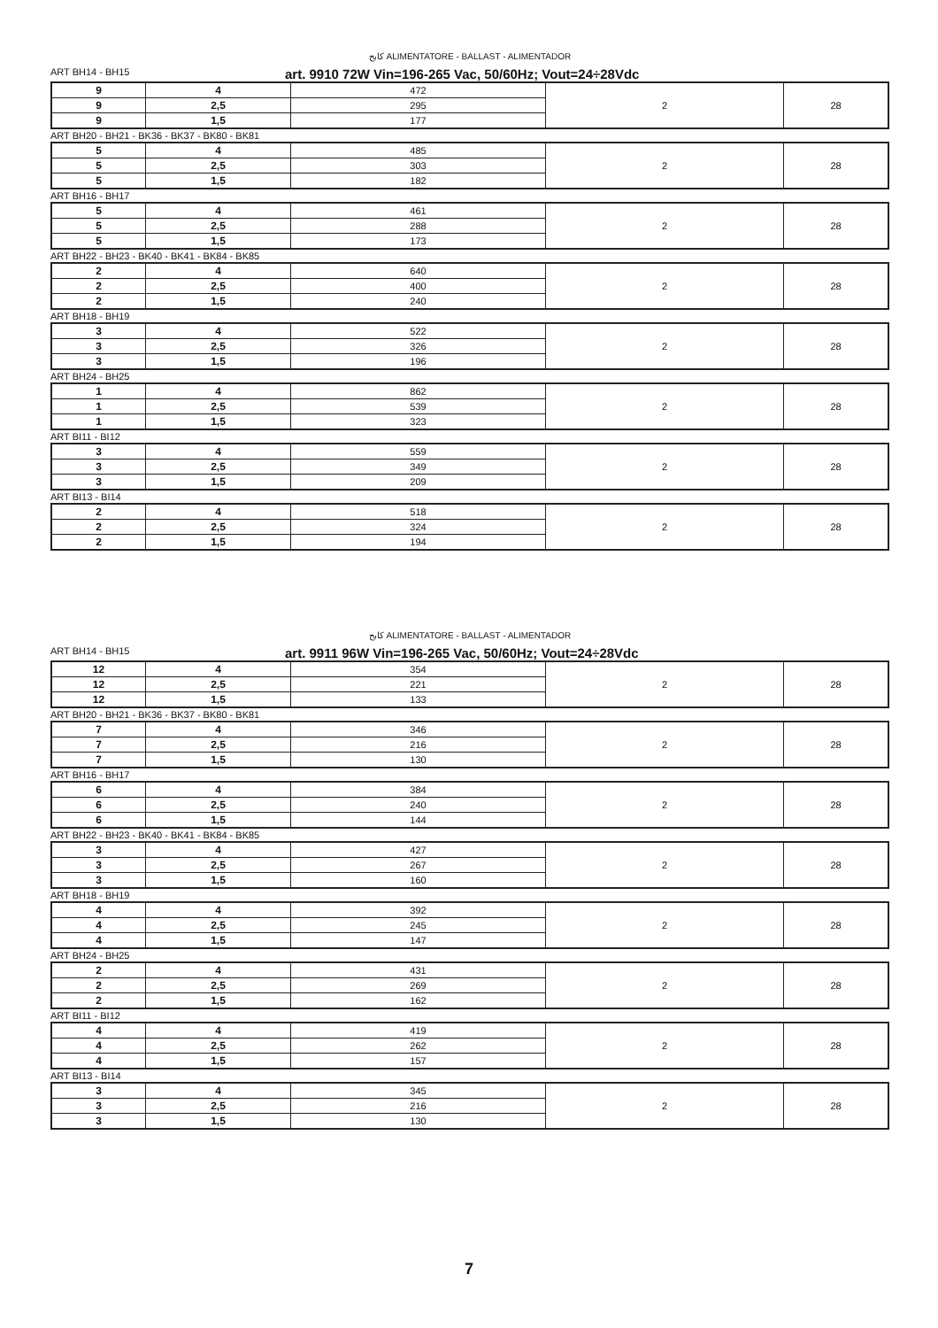كابح ALIMENTATORE - BALLAST - ALIMENTADOR
ART BH14 - BH15 art. 9910 72W Vin=196-265 Vac, 50/60Hz; Vout=24÷28Vdc
| 9 | 4 | 472 | 2 | 28 |
| 9 | 2,5 | 295 | | |
| 9 | 1,5 | 177 | | |
ART BH20 - BH21 - BK36 - BK37 - BK80 - BK81
| 5 | 4 | 485 | 2 | 28 |
| 5 | 2,5 | 303 | | |
| 5 | 1,5 | 182 | | |
ART BH16 - BH17
| 5 | 4 | 461 | 2 | 28 |
| 5 | 2,5 | 288 | | |
| 5 | 1,5 | 173 | | |
ART BH22 - BH23 - BK40 - BK41 - BK84 - BK85
| 2 | 4 | 640 | 2 | 28 |
| 2 | 2,5 | 400 | | |
| 2 | 1,5 | 240 | | |
ART BH18 - BH19
| 3 | 4 | 522 | 2 | 28 |
| 3 | 2,5 | 326 | | |
| 3 | 1,5 | 196 | | |
ART BH24 - BH25
| 1 | 4 | 862 | 2 | 28 |
| 1 | 2,5 | 539 | | |
| 1 | 1,5 | 323 | | |
ART BI11 - BI12
| 3 | 4 | 559 | 2 | 28 |
| 3 | 2,5 | 349 | | |
| 3 | 1,5 | 209 | | |
ART BI13 - BI14
| 2 | 4 | 518 | 2 | 28 |
| 2 | 2,5 | 324 | | |
| 2 | 1,5 | 194 | | |
كابح ALIMENTATORE - BALLAST - ALIMENTADOR
ART BH14 - BH15 art. 9911 96W Vin=196-265 Vac, 50/60Hz; Vout=24÷28Vdc
| 12 | 4 | 354 | 2 | 28 |
| 12 | 2,5 | 221 | | |
| 12 | 1,5 | 133 | | |
ART BH20 - BH21 - BK36 - BK37 - BK80 - BK81
| 7 | 4 | 346 | 2 | 28 |
| 7 | 2,5 | 216 | | |
| 7 | 1,5 | 130 | | |
ART BH16 - BH17
| 6 | 4 | 384 | 2 | 28 |
| 6 | 2,5 | 240 | | |
| 6 | 1,5 | 144 | | |
ART BH22 - BH23 - BK40 - BK41 - BK84 - BK85
| 3 | 4 | 427 | 2 | 28 |
| 3 | 2,5 | 267 | | |
| 3 | 1,5 | 160 | | |
ART BH18 - BH19
| 4 | 4 | 392 | 2 | 28 |
| 4 | 2,5 | 245 | | |
| 4 | 1,5 | 147 | | |
ART BH24 - BH25
| 2 | 4 | 431 | 2 | 28 |
| 2 | 2,5 | 269 | | |
| 2 | 1,5 | 162 | | |
ART BI11 - BI12
| 4 | 4 | 419 | 2 | 28 |
| 4 | 2,5 | 262 | | |
| 4 | 1,5 | 157 | | |
ART BI13 - BI14
| 3 | 4 | 345 | 2 | 28 |
| 3 | 2,5 | 216 | | |
| 3 | 1,5 | 130 | | |
7